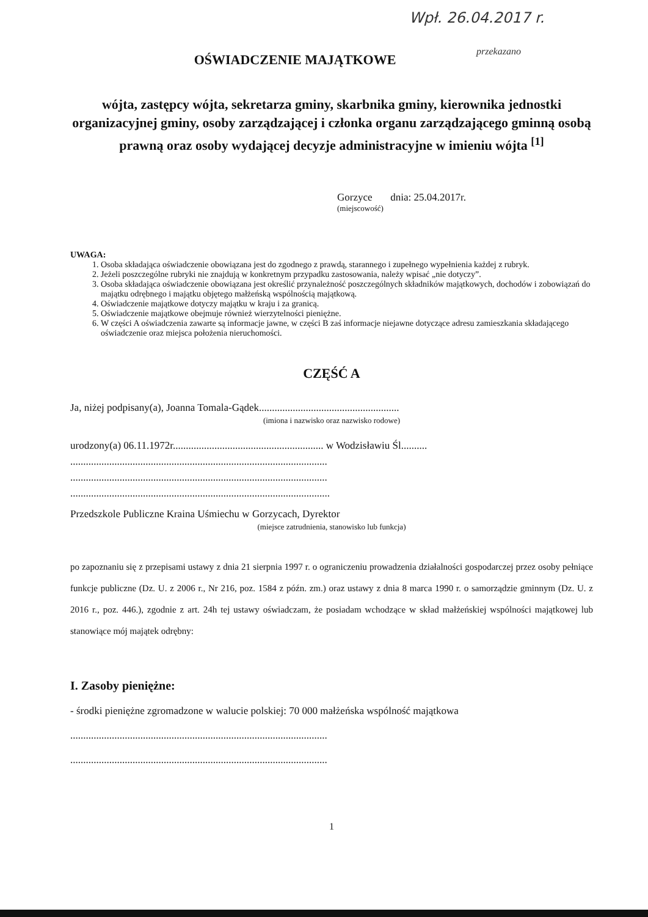Wpł. 26.04.2017 r.
przekazano
OŚWIADCZENIE MAJĄTKOWE
wójta, zastępcy wójta, sekretarza gminy, skarbnika gminy, kierownika jednostki organizacyjnej gminy, osoby zarządzającej i członka organu zarządzającego gminną osobą prawną oraz osoby wydającej decyzje administracyjne w imieniu wójta <sup>[1]</sup>
Gorzyce dnia: 25.04.2017r.
(miejscowość)
UWAGA:
1. Osoba składająca oświadczenie obowiązana jest do zgodnego z prawdą, starannego i zupełnego wypełnienia każdej z rubryk.
2. Jeżeli poszczególne rubryki nie znajdują w konkretnym przypadku zastosowania, należy wpisać „nie dotyczy”.
3. Osoba składająca oświadczenie obowiązana jest określić przynależność poszczególnych składników majątkowych, dochodów i zobowiązań do majątku odrębnego i majątku objętego małżeńską wspólnością majątkową.
4. Oświadczenie majątkowe dotyczy majątku w kraju i za granicą.
5. Oświadczenie majątkowe obejmuje również wierzytelności pieniężne.
6. W części A oświadczenia zawarte są informacje jawne, w części B zaś informacje niejawne dotyczące adresu zamieszkania składającego oświadczenie oraz miejsca położenia nieruchomości.
CZĘŚĆ A
Ja, niżej podpisany(a), Joanna Tomala-Gądek......................................................
(imiona i nazwisko oraz nazwisko rodowe)
urodzony(a) 06.11.1972r.......................................................... w Wodzisławiu Śl..........
...................................................................................................
...................................................................................................
....................................................................................................
Przedszkole Publiczne Kraina Uśmiechu w Gorzycach, Dyrektor
(miejsce zatrudnienia, stanowisko lub funkcja)
po zapoznaniu się z przepisami ustawy z dnia 21 sierpnia 1997 r. o ograniczeniu prowadzenia działalności gospodarczej przez osoby pełniące funkcje publiczne (Dz. U. z 2006 r., Nr 216, poz. 1584 z późn. zm.) oraz ustawy z dnia 8 marca 1990 r. o samorządzie gminnym (Dz. U. z 2016 r., poz. 446.), zgodnie z art. 24h tej ustawy oświadczam, że posiadam wchodzące w skład małżeńskiej wspólności majątkowej lub stanowiące mój majątek odrębny:
I. Zasoby pieniężne:
- środki pieniężne zgromadzone w walucie polskiej: 70 000 małżeńska wspólność majątkowa
...................................................................................................
...................................................................................................
1